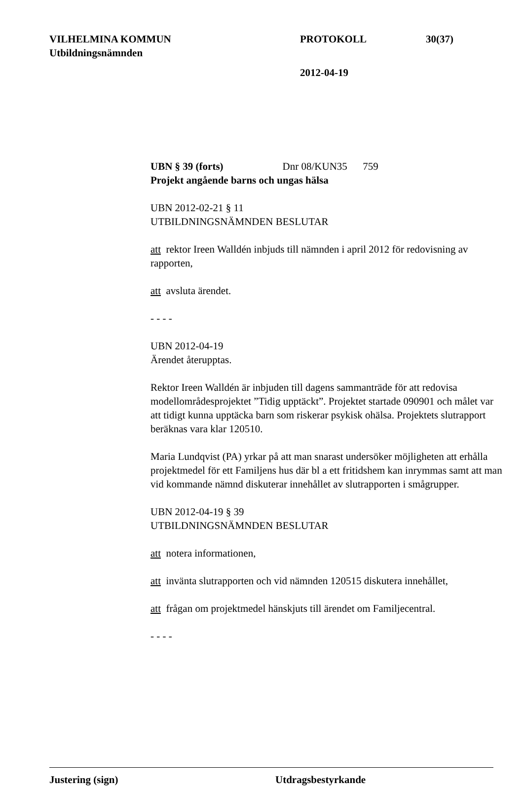VILHELMINA KOMMUN PROTOKOLL 30(37)
Utbildningsnämnden
2012-04-19
UBN § 39 (forts) Dnr 08/KUN35 759
Projekt angående barns och ungas hälsa
UBN 2012-02-21 § 11
UTBILDNINGSNÄMNDEN BESLUTAR
att rektor Ireen Walldén inbjuds till nämnden i april 2012 för redovisning av rapporten,
att avsluta ärendet.
- - - -
UBN 2012-04-19
Ärendet återupptas.
Rektor Ireen Walldén är inbjuden till dagens sammanträde för att redovisa modellområdesprojektet ”Tidig upptäckt”. Projektet startade 090901 och målet var att tidigt kunna upptäcka barn som riskerar psykisk ohälsa. Projektets slutrapport beräknas vara klar 120510.
Maria Lundqvist (PA) yrkar på att man snarast undersöker möjligheten att erhålla projektmedel för ett Familjens hus där bl a ett fritidshem kan inrymmas samt att man vid kommande nämnd diskuterar innehållet av slutrapporten i smågrupper.
UBN 2012-04-19 § 39
UTBILDNINGSNÄMNDEN BESLUTAR
att notera informationen,
att invänta slutrapporten och vid nämnden 120515 diskutera innehållet,
att frågan om projektmedel hänskjuts till ärendet om Familjecentral.
- - - -
Justering (sign) Utdragsbestyrkande